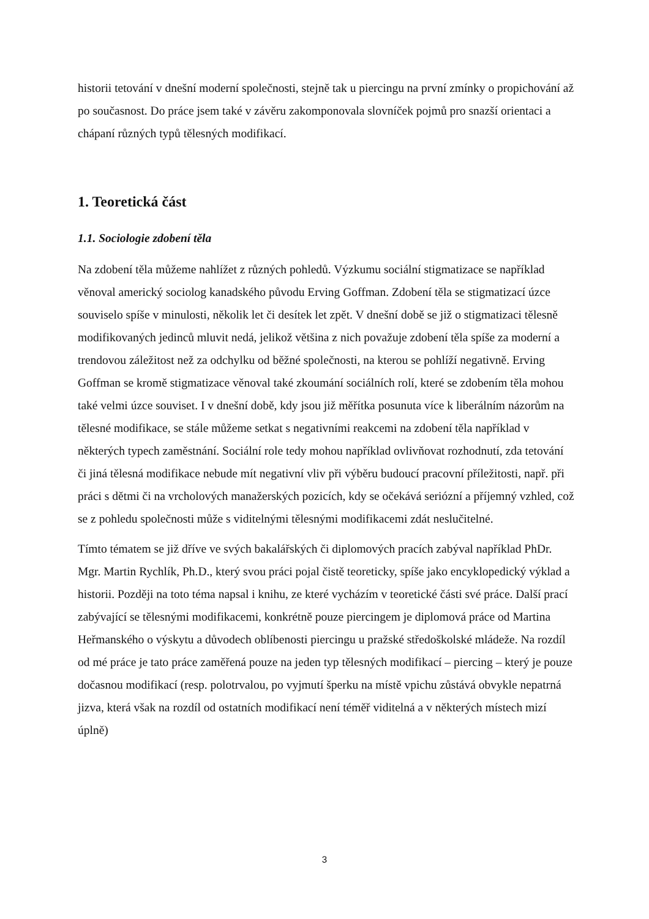historii tetování v dnešní moderní společnosti, stejně tak u piercingu na první zmínky o propichování až po současnost. Do práce jsem také v závěru zakomponovala slovníček pojmů pro snazší orientaci a chápaní různých typů tělesných modifikací.
1. Teoretická část
1.1. Sociologie zdobení těla
Na zdobení těla můžeme nahlížet z různých pohledů. Výzkumu sociální stigmatizace se například věnoval americký sociolog kanadského původu Erving Goffman. Zdobení těla se stigmatizací úzce souviselo spíše v minulosti, několik let či desítek let zpět. V dnešní době se již o stigmatizaci tělesně modifikovaných jedinců mluvit nedá, jelikož většina z nich považuje zdobení těla spíše za moderní a trendovou záležitost než za odchylku od běžné společnosti, na kterou se pohlíží negativně. Erving Goffman se kromě stigmatizace věnoval také zkoumání sociálních rolí, které se zdobením těla mohou také velmi úzce souviset. I v dnešní době, kdy jsou již měřítka posunuta více k liberálním názorům na tělesné modifikace, se stále můžeme setkat s negativními reakcemi na zdobení těla například v některých typech zaměstnání. Sociální role tedy mohou například ovlivňovat rozhodnutí, zda tetování či jiná tělesná modifikace nebude mít negativní vliv při výběru budoucí pracovní příležitosti, např. při práci s dětmi či na vrcholových manažerských pozicích, kdy se očekává seriózní a příjemný vzhled, což se z pohledu společnosti může s viditelnými tělesnými modifikacemi zdát neslučitelné.
Tímto tématem se již dříve ve svých bakalářských či diplomových pracích zabýval například PhDr. Mgr. Martin Rychlík, Ph.D., který svou práci pojal čistě teoreticky, spíše jako encyklopedický výklad a historii. Později na toto téma napsal i knihu, ze které vycházím v teoretické části své práce. Další prací zabývající se tělesnými modifikacemi, konkrétně pouze piercingem je diplomová práce od Martina Heřmanského o výskytu a důvodech oblíbenosti piercingu u pražské středoškolské mládeže. Na rozdíl od mé práce je tato práce zaměřená pouze na jeden typ tělesných modifikací – piercing – který je pouze dočasnou modifikací (resp. polotrvalou, po vyjmutí šperku na místě vpichu zůstává obvykle nepatrná jizva, která však na rozdíl od ostatních modifikací není téměř viditelná a v některých místech mizí úplně)
3